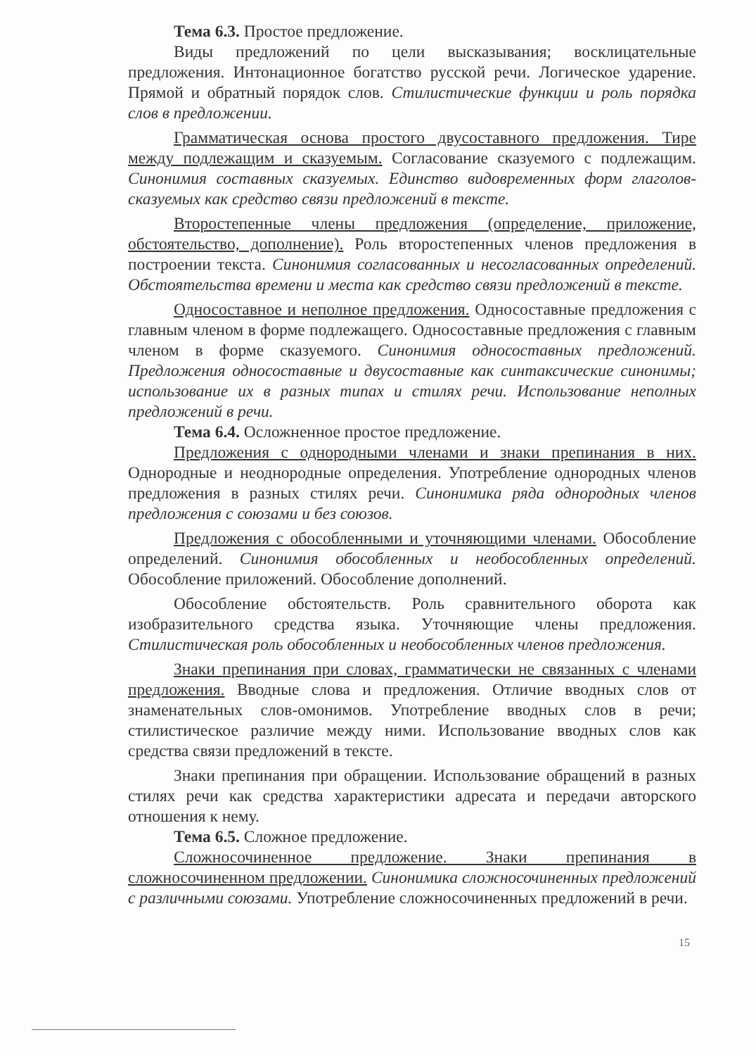Тема 6.3. Простое предложение.
Виды предложений по цели высказывания; восклицательные предложения. Интонационное богатство русской речи. Логическое ударение. Прямой и обратный порядок слов. Стилистические функции и роль порядка слов в предложении.
Грамматическая основа простого двусоставного предложения. Тире между подлежащим и сказуемым. Согласование сказуемого с подлежащим. Синонимия составных сказуемых. Единство видовременных форм глаголов-сказуемых как средство связи предложений в тексте.
Второстепенные члены предложения (определение, приложение, обстоятельство, дополнение). Роль второстепенных членов предложения в построении текста. Синонимия согласованных и несогласованных определений. Обстоятельства времени и места как средство связи предложений в тексте.
Односоставное и неполное предложения. Односоставные предложения с главным членом в форме подлежащего. Односоставные предложения с главным членом в форме сказуемого. Синонимия односоставных предложений. Предложения односоставные и двусоставные как синтаксические синонимы; использование их в разных типах и стилях речи. Использование неполных предложений в речи.
Тема 6.4. Осложненное простое предложение.
Предложения с однородными членами и знаки препинания в них. Однородные и неоднородные определения. Употребление однородных членов предложения в разных стилях речи. Синонимика ряда однородных членов предложения с союзами и без союзов.
Предложения с обособленными и уточняющими членами. Обособление определений. Синонимия обособленных и необособленных определений. Обособление приложений. Обособление дополнений.
Обособление обстоятельств. Роль сравнительного оборота как изобразительного средства языка. Уточняющие члены предложения. Стилистическая роль обособленных и необособленных членов предложения.
Знаки препинания при словах, грамматически не связанных с членами предложения. Вводные слова и предложения. Отличие вводных слов от знаменательных слов-омонимов. Употребление вводных слов в речи; стилистическое различие между ними. Использование вводных слов как средства связи предложений в тексте.
Знаки препинания при обращении. Использование обращений в разных стилях речи как средства характеристики адресата и передачи авторского отношения к нему.
Тема 6.5. Сложное предложение.
Сложносочиненное предложение. Знаки препинания в сложносочиненном предложении. Синонимика сложносочиненных предложений с различными союзами. Употребление сложносочиненных предложений в речи.
15